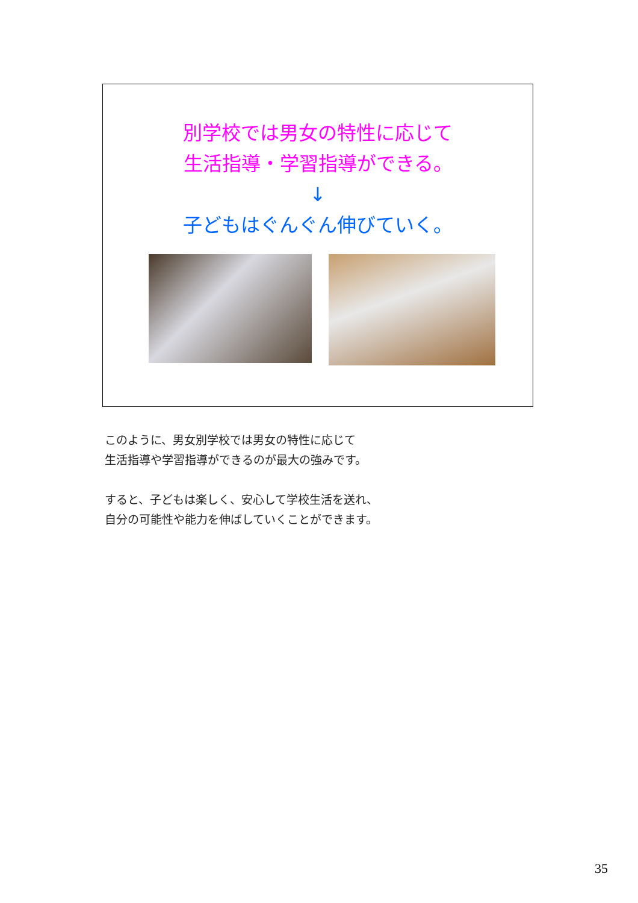別学校では男女の特性に応じて
生活指導・学習指導ができる。
↓
子どもはぐんぐん伸びていく。
このように、男女別学校では男女の特性に応じて
生活指導や学習指導ができるのが最大の強みです。
すると、子どもは楽しく、安心して学校生活を送れ、
自分の可能性や能力を伸ばしていくことができます。
35